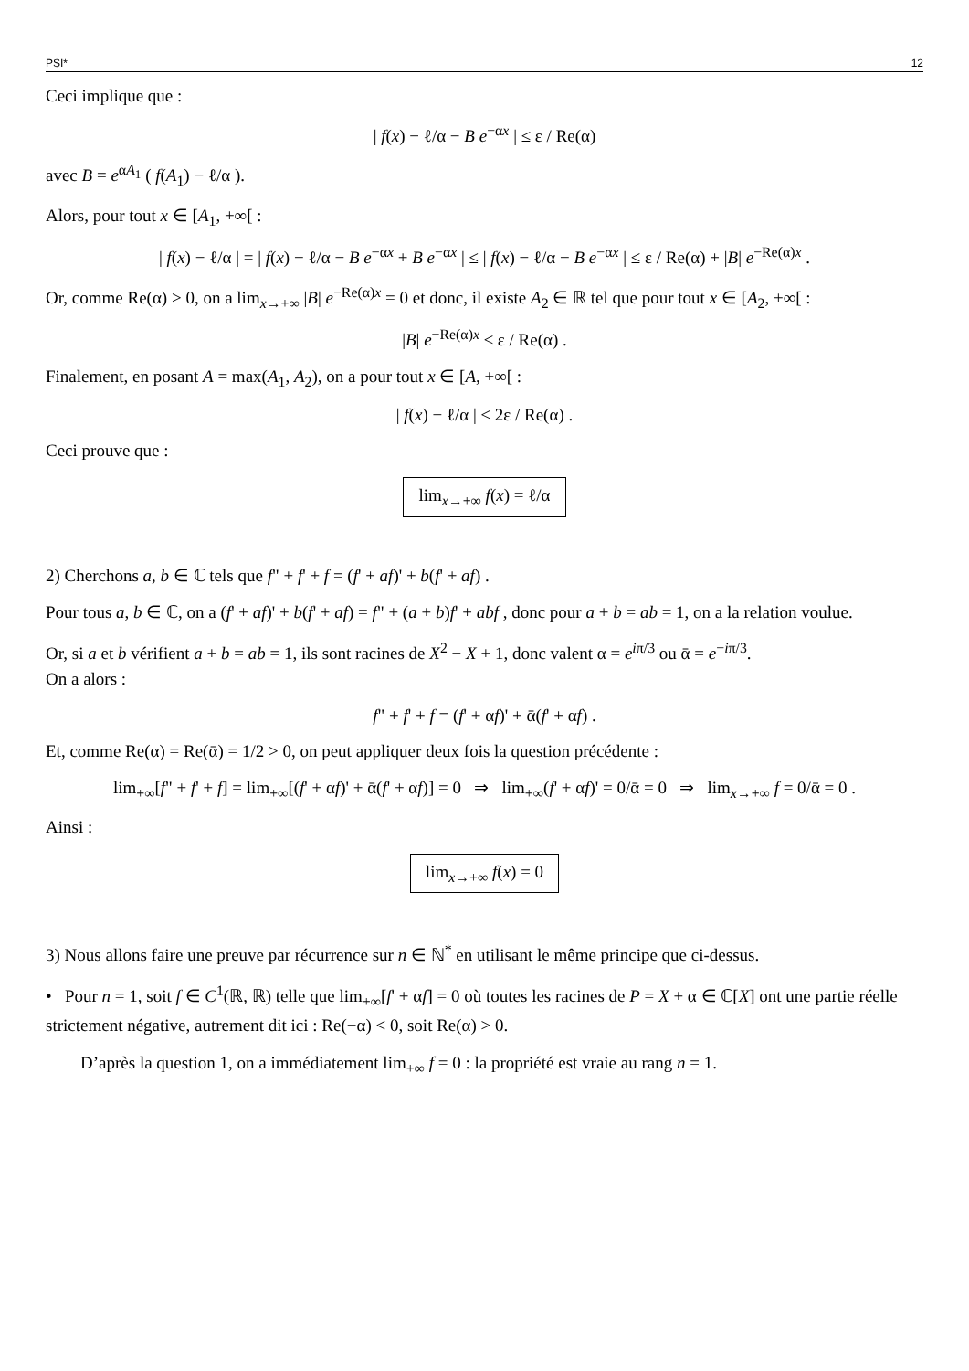PSI* 12
Ceci implique que :
| f(x) − ℓ/α − B e<sup>−αx</sup> | ≤ ε / Re(α)
avec B = e<sup>αA<sub>1</sub></sup> ( f(A<sub>1</sub>) − ℓ/α ).
Alors, pour tout x ∈ [A<sub>1</sub>, +∞[ :
| f(x) − ℓ/α | = | f(x) − ℓ/α − B e<sup>−αx</sup> + B e<sup>−αx</sup> | ≤ | f(x) − ℓ/α − B e<sup>−αx</sup> | ≤ ε / Re(α) + |B| e<sup>−Re(α)x</sup> .
Or, comme Re(α) > 0, on a lim<sub>x→+∞</sub> |B| e<sup>−Re(α)x</sup> = 0 et donc, il existe A<sub>2</sub> ∈ ℝ tel que pour tout x ∈ [A<sub>2</sub>, +∞[ :
|B| e<sup>−Re(α)x</sup> ≤ ε / Re(α) .
Finalement, en posant A = max(A<sub>1</sub>, A<sub>2</sub>), on a pour tout x ∈ [A, +∞[ :
| f(x) − ℓ/α | ≤ 2ε / Re(α) .
Ceci prouve que :
lim<sub>x→+∞</sub> f(x) = ℓ/α
2) Cherchons a, b ∈ ℂ tels que f" + f' + f = (f' + af)' + b(f' + af) .
Pour tous a, b ∈ ℂ, on a (f' + af)' + b(f' + af) = f" + (a + b)f' + abf , donc pour a + b = ab = 1, on a la relation voulue.
Or, si a et b vérifient a + b = ab = 1, ils sont racines de X<sup>2</sup> − X + 1, donc valent α = e<sup>iπ/3</sup> ou ᾱ = e<sup>−iπ/3</sup>.
On a alors :
f" + f' + f = (f' + αf)' + ᾱ(f' + αf) .
Et, comme Re(α) = Re(ᾱ) = 1/2 > 0, on peut appliquer deux fois la question précédente :
lim<sub>+∞</sub>[f" + f' + f] = lim<sub>+∞</sub>[(f' + αf)' + ᾱ(f' + αf)] = 0 ⇒ lim<sub>+∞</sub>(f' + αf)' = 0/ᾱ = 0 ⇒ lim<sub>x→+∞</sub> f = 0/ᾱ = 0 .
Ainsi :
lim<sub>x→+∞</sub> f(x) = 0
3) Nous allons faire une preuve par récurrence sur n ∈ ℕ<sup>*</sup> en utilisant le même principe que ci-dessus.
• Pour n = 1, soit f ∈ C<sup>1</sup>(ℝ, ℝ) telle que lim<sub>+∞</sub>[f' + αf] = 0 où toutes les racines de P = X + α ∈ ℂ[X] ont une partie réelle strictement négative, autrement dit ici : Re(−α) < 0, soit Re(α) > 0.
D’après la question 1, on a immédiatement lim<sub>+∞</sub> f = 0 : la propriété est vraie au rang n = 1.